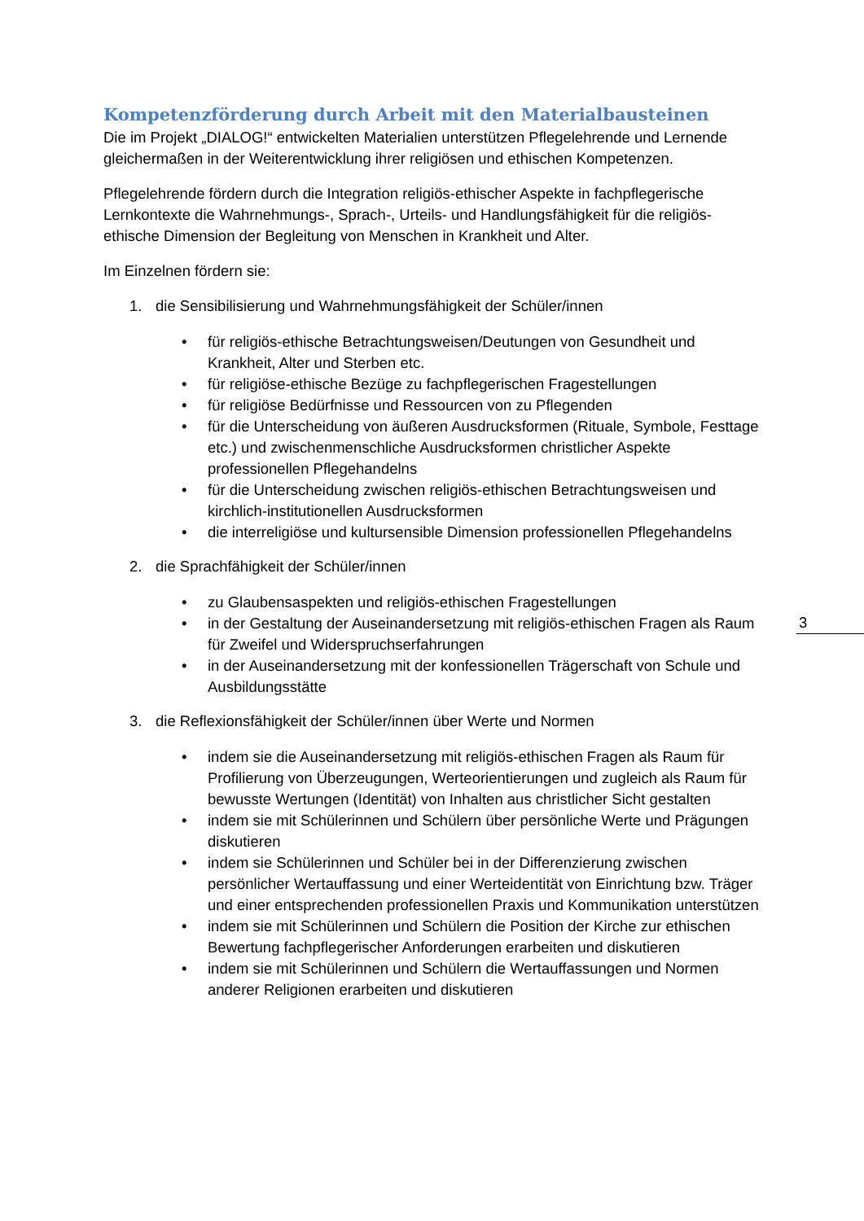Kompetenzförderung durch Arbeit mit den Materialbausteinen
Die im Projekt „DIALOG!“ entwickelten Materialien unterstützen Pflegelehrende und Lernende gleichermaßen in der Weiterentwicklung ihrer religiösen und ethischen Kompetenzen.
Pflegelehrende fördern durch die Integration religiös-ethischer Aspekte in fachpflegerische Lernkontexte die Wahrnehmungs-, Sprach-, Urteils- und Handlungsfähigkeit für die religiös-ethische Dimension der Begleitung von Menschen in Krankheit und Alter.
Im Einzelnen fördern sie:
1. die Sensibilisierung und Wahrnehmungsfähigkeit der Schüler/innen
• für religiös-ethische Betrachtungsweisen/Deutungen von Gesundheit und Krankheit, Alter und Sterben etc.
• für religiöse-ethische Bezüge zu fachpflegerischen Fragestellungen
• für religiöse Bedürfnisse und Ressourcen von zu Pflegenden
• für die Unterscheidung von äußeren Ausdrucksformen (Rituale, Symbole, Festtage etc.) und zwischenmenschliche Ausdrucksformen christlicher Aspekte professionellen Pflegehandelns
• für die Unterscheidung zwischen religiös-ethischen Betrachtungsweisen und kirchlich-institutionellen Ausdrucksformen
• die interreligiöse und kultursensible Dimension professionellen Pflegehandelns
2. die Sprachfähigkeit der Schüler/innen
• zu Glaubensaspekten und religiös-ethischen Fragestellungen
• in der Gestaltung der Auseinandersetzung mit religiös-ethischen Fragen als Raum für Zweifel und Widerspruchserfahrungen
• in der Auseinandersetzung mit der konfessionellen Trägerschaft von Schule und Ausbildungsstätte
3. die Reflexionsfähigkeit der Schüler/innen über Werte und Normen
• indem sie die Auseinandersetzung mit religiös-ethischen Fragen als Raum für Profilierung von Überzeugungen, Werteorientierungen und zugleich als Raum für bewusste Wertungen (Identität) von Inhalten aus christlicher Sicht gestalten
• indem sie mit Schülerinnen und Schülern über persönliche Werte und Prägungen diskutieren
• indem sie Schülerinnen und Schüler bei in der Differenzierung zwischen persönlicher Wertauffassung und einer Werteidentität von Einrichtung bzw. Träger und einer entsprechenden professionellen Praxis und Kommunikation unterstützen
• indem sie mit Schülerinnen und Schülern die Position der Kirche zur ethischen Bewertung fachpflegerischer Anforderungen erarbeiten und diskutieren
• indem sie mit Schülerinnen und Schülern die Wertauffassungen und Normen anderer Religionen erarbeiten und diskutieren
3